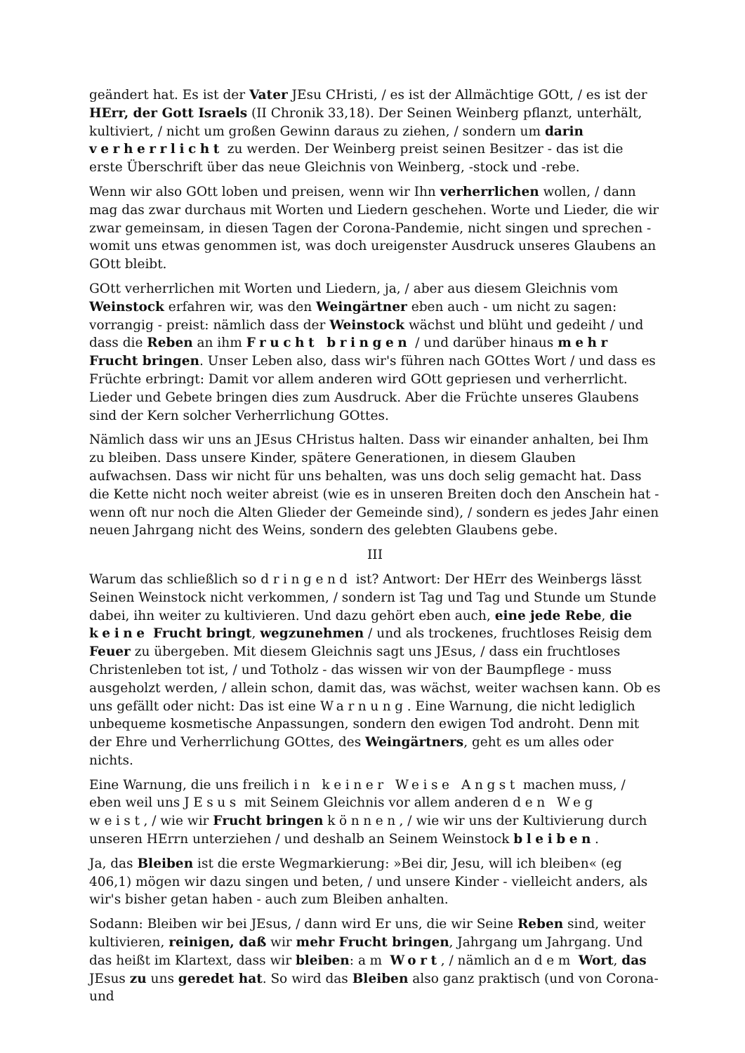geändert hat. Es ist der Vater JEsu CHristi, / es ist der Allmächtige GOtt, / es ist der HErr, der Gott Israels (II Chronik 33,18). Der Seinen Weinberg pflanzt, unterhält, kultiviert, / nicht um großen Gewinn daraus zu ziehen, / sondern um darin verherrlicht zu werden. Der Weinberg preist seinen Besitzer - das ist die erste Überschrift über das neue Gleichnis von Weinberg, -stock und -rebe.
Wenn wir also GOtt loben und preisen, wenn wir Ihn verherrlichen wollen, / dann mag das zwar durchaus mit Worten und Liedern geschehen. Worte und Lieder, die wir zwar gemeinsam, in diesen Tagen der Corona-Pandemie, nicht singen und sprechen - womit uns etwas genommen ist, was doch ureigenster Ausdruck unseres Glaubens an GOtt bleibt.
GOtt verherrlichen mit Worten und Liedern, ja, / aber aus diesem Gleichnis vom Weinstock erfahren wir, was den Weingärtner eben auch - um nicht zu sagen: vorrangig - preist: nämlich dass der Weinstock wächst und blüht und gedeiht / und dass die Reben an ihm Frucht bringen / und darüber hinaus mehr Frucht bringen. Unser Leben also, dass wir's führen nach GOttes Wort / und dass es Früchte erbringt: Damit vor allem anderen wird GOtt gepriesen und verherrlicht. Lieder und Gebete bringen dies zum Ausdruck. Aber die Früchte unseres Glaubens sind der Kern solcher Verherrlichung GOttes.
Nämlich dass wir uns an JEsus CHristus halten. Dass wir einander anhalten, bei Ihm zu bleiben. Dass unsere Kinder, spätere Generationen, in diesem Glauben aufwachsen. Dass wir nicht für uns behalten, was uns doch selig gemacht hat. Dass die Kette nicht noch weiter abreist (wie es in unseren Breiten doch den Anschein hat - wenn oft nur noch die Alten Glieder der Gemeinde sind), / sondern es jedes Jahr einen neuen Jahrgang nicht des Weins, sondern des gelebten Glaubens gebe.
III
Warum das schließlich so dringend ist? Antwort: Der HErr des Weinbergs lässt Seinen Weinstock nicht verkommen, / sondern ist Tag und Tag und Stunde um Stunde dabei, ihn weiter zu kultivieren. Und dazu gehört eben auch, eine jede Rebe, die keine Frucht bringt, wegzunehmen / und als trockenes, fruchtloses Reisig dem Feuer zu übergeben. Mit diesem Gleichnis sagt uns JEsus, / dass ein fruchtloses Christenleben tot ist, / und Totholz - das wissen wir von der Baumpflege - muss ausgeholzt werden, / allein schon, damit das, was wächst, weiter wachsen kann. Ob es uns gefällt oder nicht: Das ist eine Warnung. Eine Warnung, die nicht lediglich unbequeme kosmetische Anpassungen, sondern den ewigen Tod androht. Denn mit der Ehre und Verherrlichung GOttes, des Weingärtners, geht es um alles oder nichts.
Eine Warnung, die uns freilich in keiner Weise Angst machen muss, / eben weil uns JEsus mit Seinem Gleichnis vor allem anderen den Weg weist, / wie wir Frucht bringen können, / wie wir uns der Kultivierung durch unseren HErrn unterziehen / und deshalb an Seinem Weinstock bleiben.
Ja, das Bleiben ist die erste Wegmarkierung: »Bei dir, Jesu, will ich bleiben« (eg 406,1) mögen wir dazu singen und beten, / und unsere Kinder - vielleicht anders, als wir's bisher getan haben - auch zum Bleiben anhalten.
Sodann: Bleiben wir bei JEsus, / dann wird Er uns, die wir Seine Reben sind, weiter kultivieren, reinigen, daß wir mehr Frucht bringen, Jahrgang um Jahrgang. Und das heißt im Klartext, dass wir bleiben: am Wort, / nämlich an dem Wort, das JEsus zu uns geredet hat. So wird das Bleiben also ganz praktisch (und von Corona- und